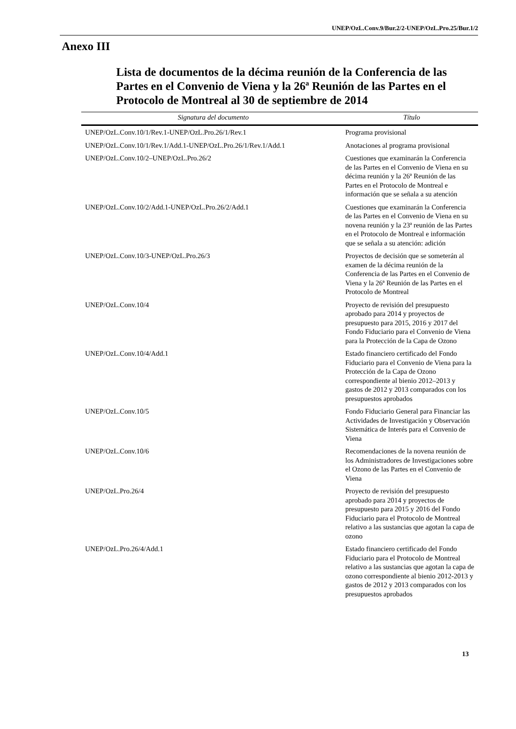UNEP/OzL.Conv.9/Bur.2/2-UNEP/OzL.Pro.25/Bur.1/2
Anexo III
Lista de documentos de la décima reunión de la Conferencia de las Partes en el Convenio de Viena y la 26ª Reunión de las Partes en el Protocolo de Montreal al 30 de septiembre de 2014
| Signatura del documento | Título |
| --- | --- |
| UNEP/OzL.Conv.10/1/Rev.1-UNEP/OzL.Pro.26/1/Rev.1 | Programa provisional |
| UNEP/OzL.Conv.10/1/Rev.1/Add.1-UNEP/OzL.Pro.26/1/Rev.1/Add.1 | Anotaciones al programa provisional |
| UNEP/OzL.Conv.10/2–UNEP/OzL.Pro.26/2 | Cuestiones que examinarán la Conferencia de las Partes en el Convenio de Viena en su décima reunión y la 26ª Reunión de las Partes en el Protocolo de Montreal e información que se señala a su atención |
| UNEP/OzL.Conv.10/2/Add.1-UNEP/OzL.Pro.26/2/Add.1 | Cuestiones que examinarán la Conferencia de las Partes en el Convenio de Viena en su novena reunión y la 23ª reunión de las Partes en el Protocolo de Montreal e información que se señala a su atención: adición |
| UNEP/OzL.Conv.10/3-UNEP/OzL.Pro.26/3 | Proyectos de decisión que se someterán al examen de la décima reunión de la Conferencia de las Partes en el Convenio de Viena y la 26ª Reunión de las Partes en el Protocolo de Montreal |
| UNEP/OzL.Conv.10/4 | Proyecto de revisión del presupuesto aprobado para 2014 y proyectos de presupuesto para 2015, 2016 y 2017 del Fondo Fiduciario para el Convenio de Viena para la Protección de la Capa de Ozono |
| UNEP/OzL.Conv.10/4/Add.1 | Estado financiero certificado del Fondo Fiduciario para el Convenio de Viena para la Protección de la Capa de Ozono correspondiente al bienio 2012–2013 y gastos de 2012 y 2013 comparados con los presupuestos aprobados |
| UNEP/OzL.Conv.10/5 | Fondo Fiduciario General para Financiar las Actividades de Investigación y Observación Sistemática de Interés para el Convenio de Viena |
| UNEP/OzL.Conv.10/6 | Recomendaciones de la novena reunión de los Administradores de Investigaciones sobre el Ozono de las Partes en el Convenio de Viena |
| UNEP/OzL.Pro.26/4 | Proyecto de revisión del presupuesto aprobado para 2014 y proyectos de presupuesto para 2015 y 2016 del Fondo Fiduciario para el Protocolo de Montreal relativo a las sustancias que agotan la capa de ozono |
| UNEP/OzL.Pro.26/4/Add.1 | Estado financiero certificado del Fondo Fiduciario para el Protocolo de Montreal relativo a las sustancias que agotan la capa de ozono correspondiente al bienio 2012-2013 y gastos de 2012 y 2013 comparados con los presupuestos aprobados |
13